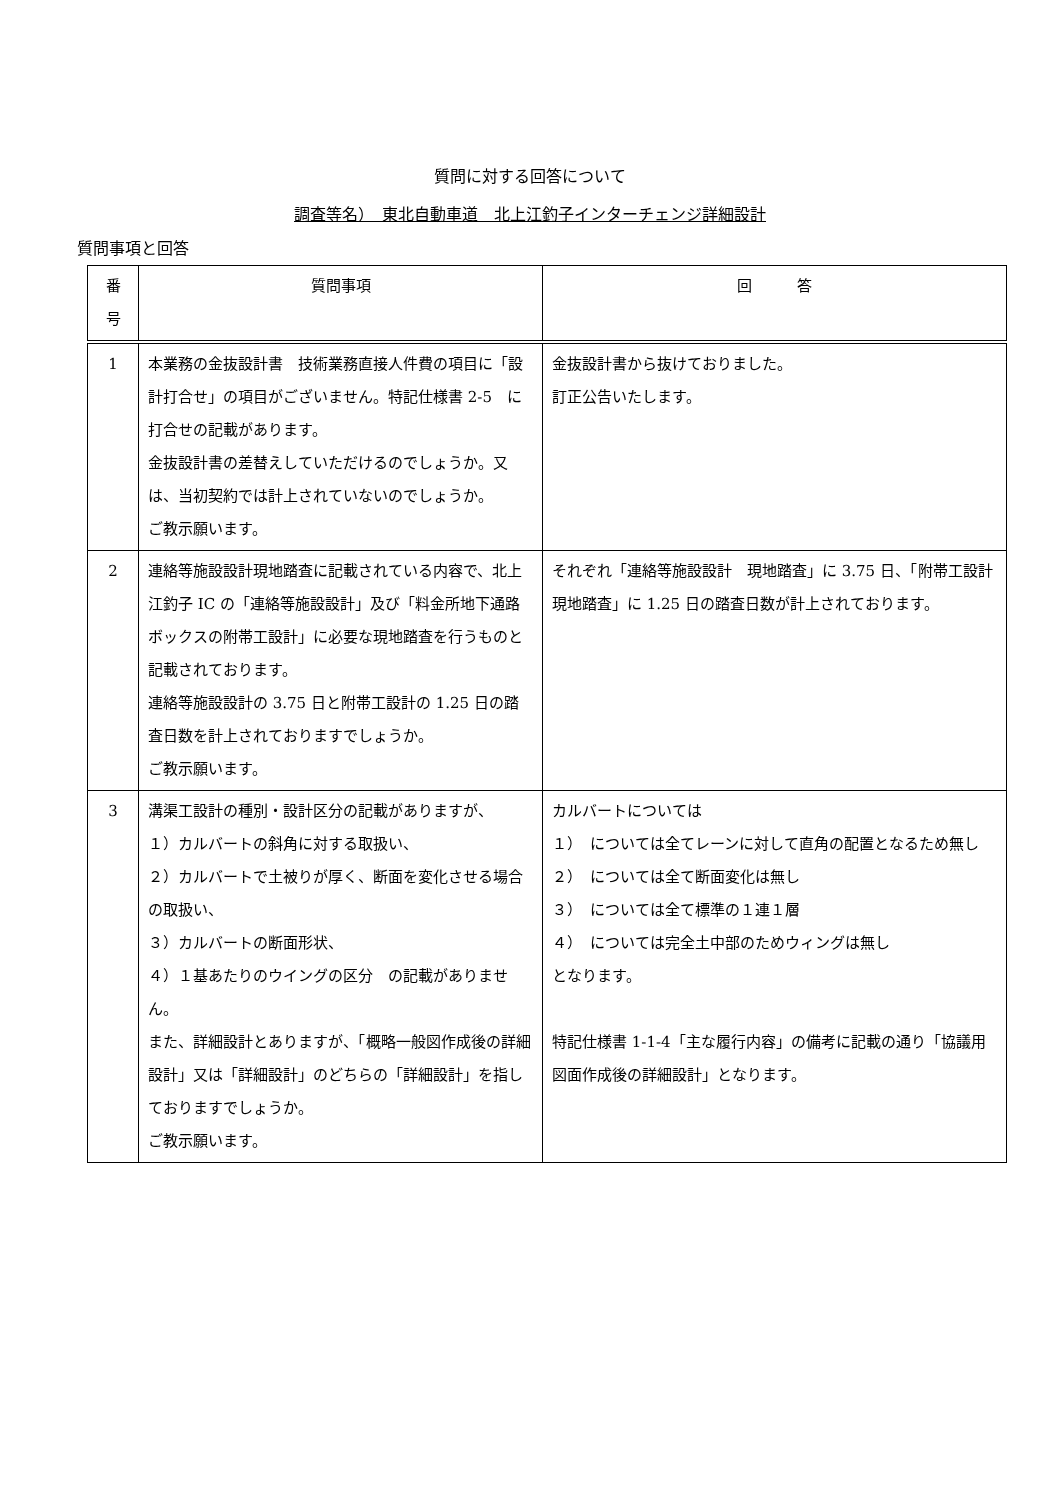質問に対する回答について
調査等名）　東北自動車道　北上江釣子インターチェンジ詳細設計
質問事項と回答
| 番 号 | 質問事項 | 回 答 |
| --- | --- | --- |
| 1 | 本業務の金抜設計書 技術業務直接人件費の項目に「設計打合せ」の項目がございません。特記仕様書 2-5 に打合せの記載があります。 金抜設計書の差替えしていただけるのでしょうか。又は、当初契約では計上されていないのでしょうか。 ご教示願います。 | 金抜設計書から抜けておりました。 訂正公告いたします。 |
| 2 | 連絡等施設設計現地踏査に記載されている内容で、北上江釣子 IC の「連絡等施設設計」及び「料金所地下通路ボックスの附帯工設計」に必要な現地踏査を行うものと記載されております。 連絡等施設設計の 3.75 日と附帯工設計の 1.25 日の踏査日数を計上されておりますでしょうか。 ご教示願います。 | それぞれ「連絡等施設設計 現地踏査」に 3.75 日、「附帯工設計 現地踏査」に 1.25 日の踏査日数が計上されております。 |
| 3 | 溝渠工設計の種別・設計区分の記載がありますが、 １）カルバートの斜角に対する取扱い、 ２）カルバートで土被りが厚く、断面を変化させる場合の取扱い、 ３）カルバートの断面形状、 ４）１基あたりのウイングの区分 の記載がありません。 また、詳細設計とありますが、「概略一般図作成後の詳細設計」又は「詳細設計」のどちらの「詳細設計」を指しておりますでしょうか。 ご教示願います。 | カルバートについては １） については全てレーンに対して直角の配置となるため無し ２） については全て断面変化は無し ３） については全て標準の１連１層 ４） については完全土中部のためウィングは無し となります。 特記仕様書 1-1-4「主な履行内容」の備考に記載の通り「協議用図面作成後の詳細設計」となります。 |